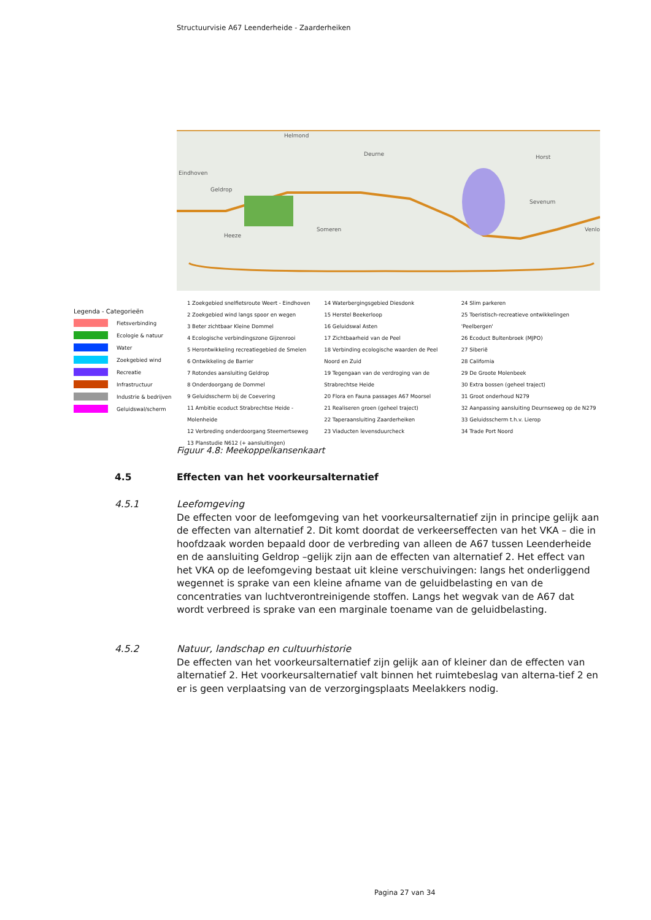Structuurvisie A67 Leenderheide - Zaarderheiken
Helmond
Deurne Horst
Eindhoven
Geldrop
Sevenum
Someren
Heeze
Venlo
Legenda - Categorieën
Fietsverbinding
Ecologie & natuur
Water
Zoekgebied wind
Recreatie
Infrastructuur
Industrie & bedrijven
Geluidswal/scherm
1 Zoekgebied snelfietsroute Weert - Eindhoven
2 Zoekgebied wind langs spoor en wegen
3 Beter zichtbaar Kleine Dommel
4 Ecologische verbindingszone Gijzenrooi
5 Herontwikkeling recreatiegebied de Smelen
6 Ontwikkeling de Barrier
7 Rotondes aansluiting Geldrop
8 Onderdoorgang de Dommel
9 Geluidsscherm bij de Coevering
11 Ambitie ecoduct Strabrechtse Heide - Molenheide
12 Verbreding onderdoorgang Steemertseweg
13 Planstudie N612 (+ aansluitingen)
14 Waterbergingsgebied Diesdonk
15 Herstel Beekerloop
16 Geluidswal Asten
17 Zichtbaarheid van de Peel
18 Verbinding ecologische waarden de Peel
Noord en Zuid
19 Tegengaan van de verdroging van de
Strabrechtse Heide
20 Flora en Fauna passages A67 Moorsel
21 Realiseren groen (geheel traject)
22 Taperaansluiting Zaarderheiken
23 Viaducten levensduurcheck
24 Slim parkeren
25 Toeristisch-recreatieve ontwikkelingen
'Peelbergen'
26 Ecoduct Bultenbroek (MJPO)
27 Siberië
28 California
29 De Groote Molenbeek
30 Extra bossen (geheel traject)
31 Groot onderhoud N279
32 Aanpassing aansluiting Deurnseweg op de N279
33 Geluidsscherm t.h.v. Lierop
34 Trade Port Noord
Figuur 4.8: Meekoppelkansenkaart
4.5
Effecten van het voorkeursalternatief
4.5.1
Leefomgeving
De effecten voor de leefomgeving van het voorkeursalternatief zijn in principe gelijk aan de effecten van alternatief 2. Dit komt doordat de verkeerseffecten van het VKA – die in hoofdzaak worden bepaald door de verbreding van alleen de A67 tussen Leenderheide en de aansluiting Geldrop –gelijk zijn aan de effecten van alternatief 2. Het effect van het VKA op de leefomgeving bestaat uit kleine verschuivingen: langs het onderliggend wegennet is sprake van een kleine afname van de geluidbelasting en van de concentraties van luchtverontreinigende stoffen. Langs het wegvak van de A67 dat wordt verbreed is sprake van een marginale toename van de geluidbelasting.
4.5.2
Natuur, landschap en cultuurhistorie
De effecten van het voorkeursalternatief zijn gelijk aan of kleiner dan de effecten van alternatief 2. Het voorkeursalternatief valt binnen het ruimtebeslag van alterna-tief 2 en er is geen verplaatsing van de verzorgingsplaats Meelakkers nodig.
Pagina 27 van 34